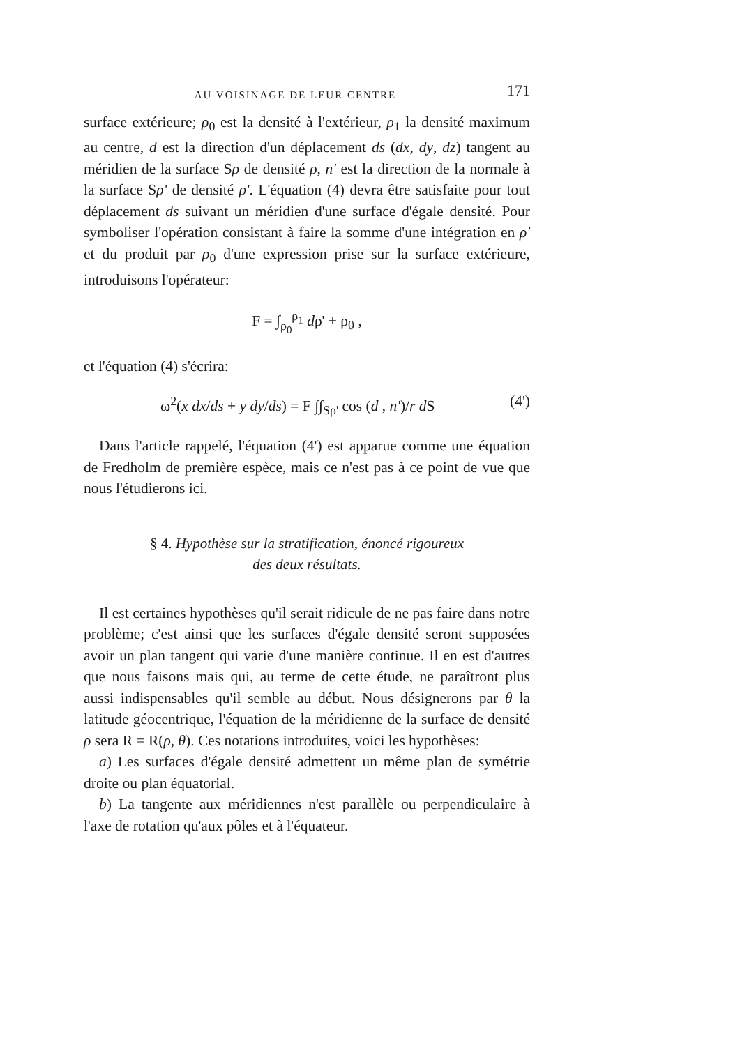AU VOISINAGE DE LEUR CENTRE 171
surface extérieure; ρ<sub>0</sub> est la densité à l'extérieur, ρ<sub>1</sub> la densité maximum au centre, d est la direction d'un déplacement ds (dx, dy, dz) tangent au méridien de la surface Sρ de densité ρ, n' est la direction de la normale à la surface Sρ' de densité ρ'. L'équation (4) devra être satisfaite pour tout déplacement ds suivant un méridien d'une surface d'égale densité. Pour symboliser l'opération consistant à faire la somme d'une intégration en ρ' et du produit par ρ<sub>0</sub> d'une expression prise sur la surface extérieure, introduisons l'opérateur:
F = ∫<sub>ρ<sub>0</sub></sub><sup>ρ<sub>1</sub></sup> dρ' + ρ<sub>0</sub> ,
et l'équation (4) s'écrira:
ω<sup>2</sup>(x dx/ds + y dy/ds) = F ∫∫<sub>Sρ'</sub> cos (d , n')/r d S (4')
Dans l'article rappelé, l'équation (4') est apparue comme une équation de Fredholm de première espèce, mais ce n'est pas à ce point de vue que nous l'étudierons ici.
§ 4. Hypothèse sur la stratification, énoncé rigoureux
des deux résultats.
Il est certaines hypothèses qu'il serait ridicule de ne pas faire dans notre problème; c'est ainsi que les surfaces d'égale densité seront supposées avoir un plan tangent qui varie d'une manière continue. Il en est d'autres que nous faisons mais qui, au terme de cette étude, ne paraîtront plus aussi indispensables qu'il semble au début. Nous désignerons par θ la latitude géocentrique, l'équation de la méridienne de la surface de densité ρ sera R = R(ρ, θ). Ces notations introduites, voici les hypothèses:
a) Les surfaces d'égale densité admettent un même plan de symétrie droite ou plan équatorial.
b) La tangente aux méridiennes n'est parallèle ou perpendiculaire à l'axe de rotation qu'aux pôles et à l'équateur.